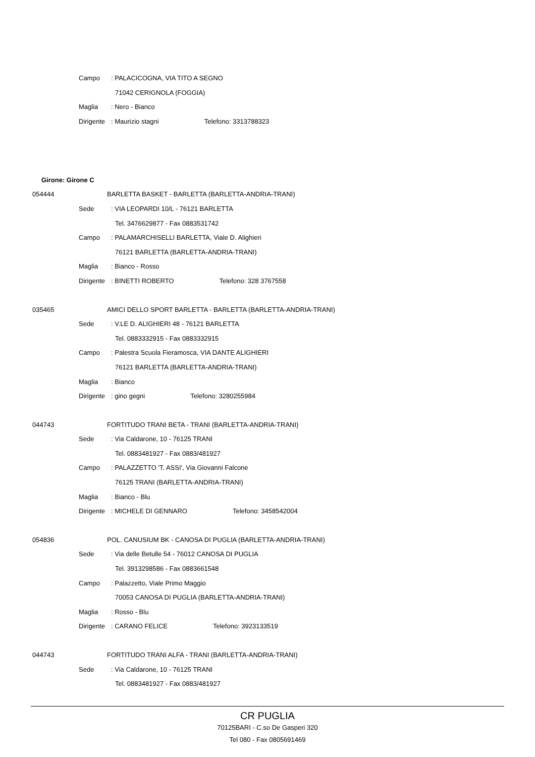Campo: PALACICOGNA, VIA TITO A SEGNO
71042 CERIGNOLA (FOGGIA)
Maglia: Nero - Bianco
Dirigente: Maurizio stagni Telefono: 3313788323
Girone: Girone C
054444 BARLETTA BASKET - BARLETTA (BARLETTA-ANDRIA-TRANI)
Sede: VIA LEOPARDI 10/L - 76121 BARLETTA
Tel. 3476629877 - Fax 0883531742
Campo: PALAMARCHISELLI BARLETTA, Viale D. Alighieri
76121 BARLETTA (BARLETTA-ANDRIA-TRANI)
Maglia: Bianco - Rosso
Dirigente: BINETTI ROBERTO Telefono: 328 3767558
035465 AMICI DELLO SPORT BARLETTA - BARLETTA (BARLETTA-ANDRIA-TRANI)
Sede: V.LE D. ALIGHIERI 48 - 76121 BARLETTA
Tel. 0883332915 - Fax 0883332915
Campo: Palestra Scuola Fieramosca, VIA DANTE ALIGHIERI
76121 BARLETTA (BARLETTA-ANDRIA-TRANI)
Maglia: Bianco
Dirigente: gino gegni Telefono: 3280255984
044743 FORTITUDO TRANI BETA - TRANI (BARLETTA-ANDRIA-TRANI)
Sede: Via Caldarone, 10 - 76125 TRANI
Tel. 0883481927 - Fax 0883/481927
Campo: PALAZZETTO 'T. ASSI', Via Giovanni Falcone
76125 TRANI (BARLETTA-ANDRIA-TRANI)
Maglia: Bianco - Blu
Dirigente: MICHELE DI GENNARO Telefono: 3458542004
054836 POL. CANUSIUM BK - CANOSA DI PUGLIA (BARLETTA-ANDRIA-TRANI)
Sede: Via delle Betulle 54 - 76012 CANOSA DI PUGLIA
Tel. 3913298586 - Fax 0883661548
Campo: Palazzetto, Viale Primo Maggio
70053 CANOSA DI PUGLIA (BARLETTA-ANDRIA-TRANI)
Maglia: Rosso - Blu
Dirigente: CARANO FELICE Telefono: 3923133519
044743 FORTITUDO TRANI ALFA - TRANI (BARLETTA-ANDRIA-TRANI)
Sede: Via Caldarone, 10 - 76125 TRANI
Tel. 0883481927 - Fax 0883/481927
CR PUGLIA
70125BARI - C.so De Gasperi 320
Tel 080 - Fax 0805691469